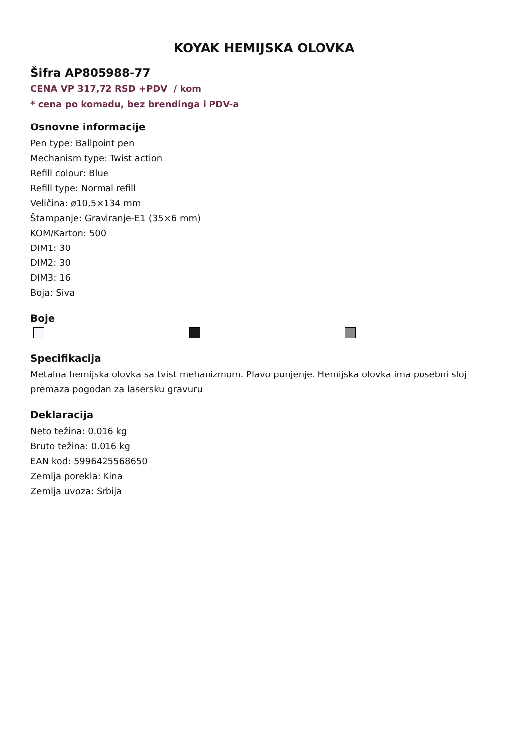KOYAK HEMIJSKA OLOVKA
Šifra AP805988-77
CENA VP 317,72 RSD +PDV / kom
* cena po komadu, bez brendinga i PDV-a
Osnovne informacije
Pen type: Ballpoint pen
Mechanism type: Twist action
Refill colour: Blue
Refill type: Normal refill
Veličina: ø10,5×134 mm
Štampanje: Graviranje-E1 (35×6 mm)
KOM/Karton: 500
DIM1: 30
DIM2: 30
DIM3: 16
Boja: Siva
Boje
Specifikacija
Metalna hemijska olovka sa tvist mehanizmom. Plavo punjenje. Hemijska olovka ima posebni sloj premaza pogodan za lasersku gravuru
Deklaracija
Neto težina: 0.016 kg
Bruto težina: 0.016 kg
EAN kod: 5996425568650
Zemlja porekla: Kina
Zemlja uvoza: Srbija